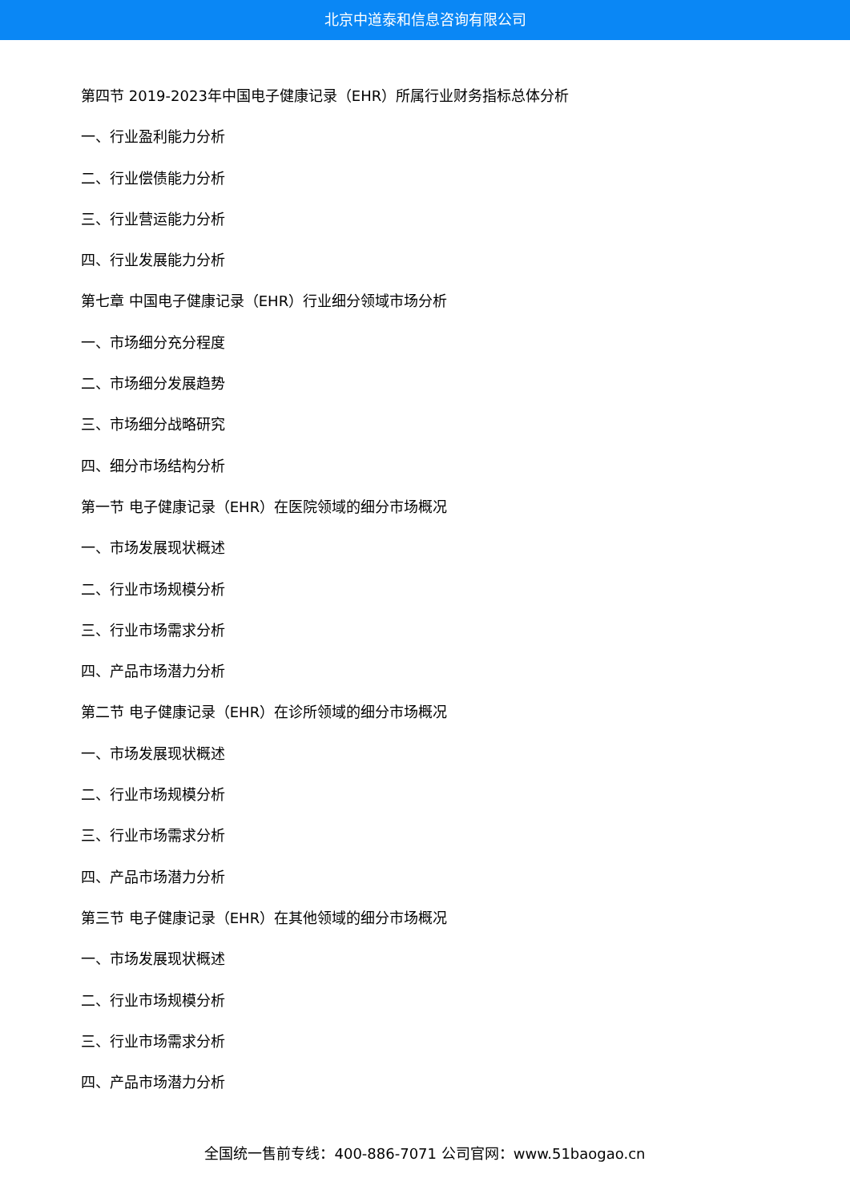北京中道泰和信息咨询有限公司
第四节 2019-2023年中国电子健康记录（EHR）所属行业财务指标总体分析
一、行业盈利能力分析
二、行业偿债能力分析
三、行业营运能力分析
四、行业发展能力分析
第七章 中国电子健康记录（EHR）行业细分领域市场分析
一、市场细分充分程度
二、市场细分发展趋势
三、市场细分战略研究
四、细分市场结构分析
第一节 电子健康记录（EHR）在医院领域的细分市场概况
一、市场发展现状概述
二、行业市场规模分析
三、行业市场需求分析
四、产品市场潜力分析
第二节 电子健康记录（EHR）在诊所领域的细分市场概况
一、市场发展现状概述
二、行业市场规模分析
三、行业市场需求分析
四、产品市场潜力分析
第三节 电子健康记录（EHR）在其他领域的细分市场概况
一、市场发展现状概述
二、行业市场规模分析
三、行业市场需求分析
四、产品市场潜力分析
全国统一售前专线：400-886-7071 公司官网：www.51baogao.cn